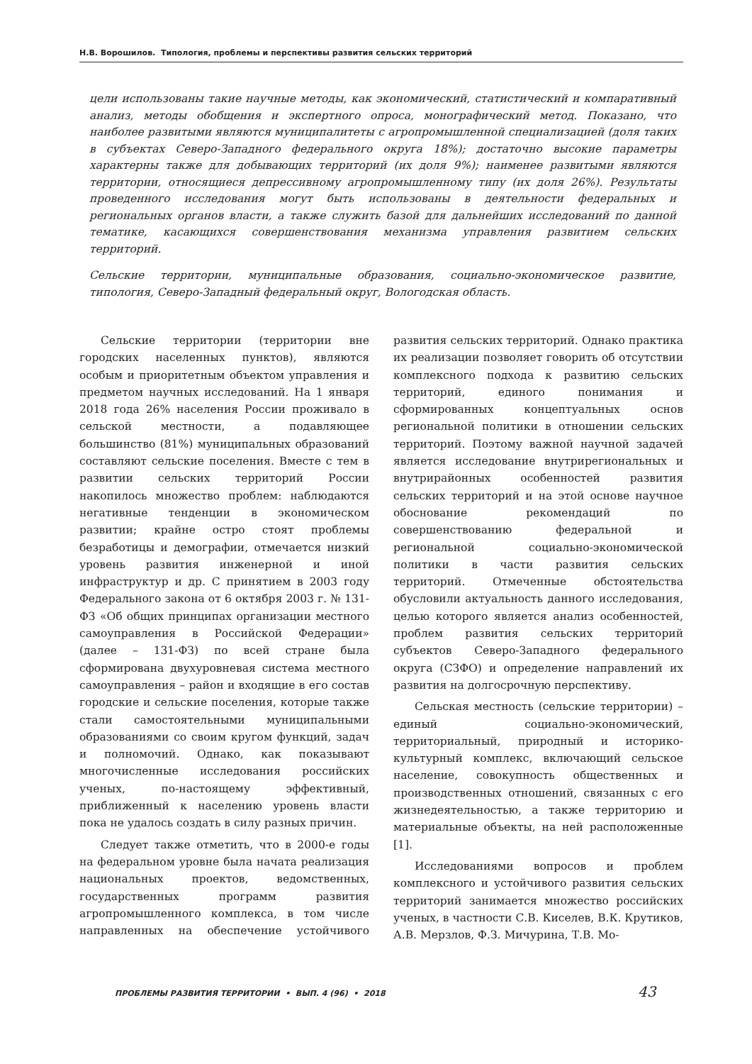Н.В. Ворошилов. Типология, проблемы и перспективы развития сельских территорий
цели использованы такие научные методы, как экономический, статистический и компаративный анализ, методы обобщения и экспертного опроса, монографический метод. Показано, что наиболее развитыми являются муниципалитеты с агропромышленной специализацией (доля таких в субъектах Северо-Западного федерального округа 18%); достаточно высокие параметры характерны также для добывающих территорий (их доля 9%); наименее развитыми являются территории, относящиеся депрессивному агропромышленному типу (их доля 26%). Результаты проведенного исследования могут быть использованы в деятельности федеральных и региональных органов власти, а также служить базой для дальнейших исследований по данной тематике, касающихся совершенствования механизма управления развитием сельских территорий.
Сельские территории, муниципальные образования, социально-экономическое развитие, типология, Северо-Западный федеральный округ, Вологодская область.
Сельские территории (территории вне городских населенных пунктов), являются особым и приоритетным объектом управления и предметом научных исследований. На 1 января 2018 года 26% населения России проживало в сельской местности, а подавляющее большинство (81%) муниципальных образований составляют сельские поселения. Вместе с тем в развитии сельских территорий России накопилось множество проблем: наблюдаются негативные тенденции в экономическом развитии; крайне остро стоят проблемы безработицы и демографии, отмечается низкий уровень развития инженерной и иной инфраструктур и др. С принятием в 2003 году Федерального закона от 6 октября 2003 г. № 131-ФЗ «Об общих принципах организации местного самоуправления в Российской Федерации» (далее – 131-ФЗ) по всей стране была сформирована двухуровневая система местного самоуправления – район и входящие в его состав городские и сельские поселения, которые также стали самостоятельными муниципальными образованиями со своим кругом функций, задач и полномочий. Однако, как показывают многочисленные исследования российских ученых, по-настоящему эффективный, приближенный к населению уровень власти пока не удалось создать в силу разных причин.
Следует также отметить, что в 2000-е годы на федеральном уровне была начата реализация национальных проектов, ведомственных, государственных программ развития агропромышленного комплекса, в том числе направленных на обеспечение устойчивого развития сельских территорий. Однако практика их реализации позволяет говорить об отсутствии комплексного подхода к развитию сельских территорий, единого понимания и сформированных концептуальных основ региональной политики в отношении сельских территорий. Поэтому важной научной задачей является исследование внутрирегиональных и внутрирайонных особенностей развития сельских территорий и на этой основе научное обоснование рекомендаций по совершенствованию федеральной и региональной социально-экономической политики в части развития сельских территорий. Отмеченные обстоятельства обусловили актуальность данного исследования, целью которого является анализ особенностей, проблем развития сельских территорий субъектов Северо-Западного федерального округа (СЗФО) и определение направлений их развития на долгосрочную перспективу.
Сельская местность (сельские территории) – единый социально-экономический, территориальный, природный и историко-культурный комплекс, включающий сельское население, совокупность общественных и производственных отношений, связанных с его жизнедеятельностью, а также территорию и материальные объекты, на ней расположенные [1].
Исследованиями вопросов и проблем комплексного и устойчивого развития сельских территорий занимается множество российских ученых, в частности С.В. Киселев, В.К. Крутиков, А.В. Мерзлов, Ф.З. Мичурина, Т.В. Мо-
ПРОБЛЕМЫ РАЗВИТИЯ ТЕРРИТОРИИ • ВЫП. 4 (96) • 2018 43